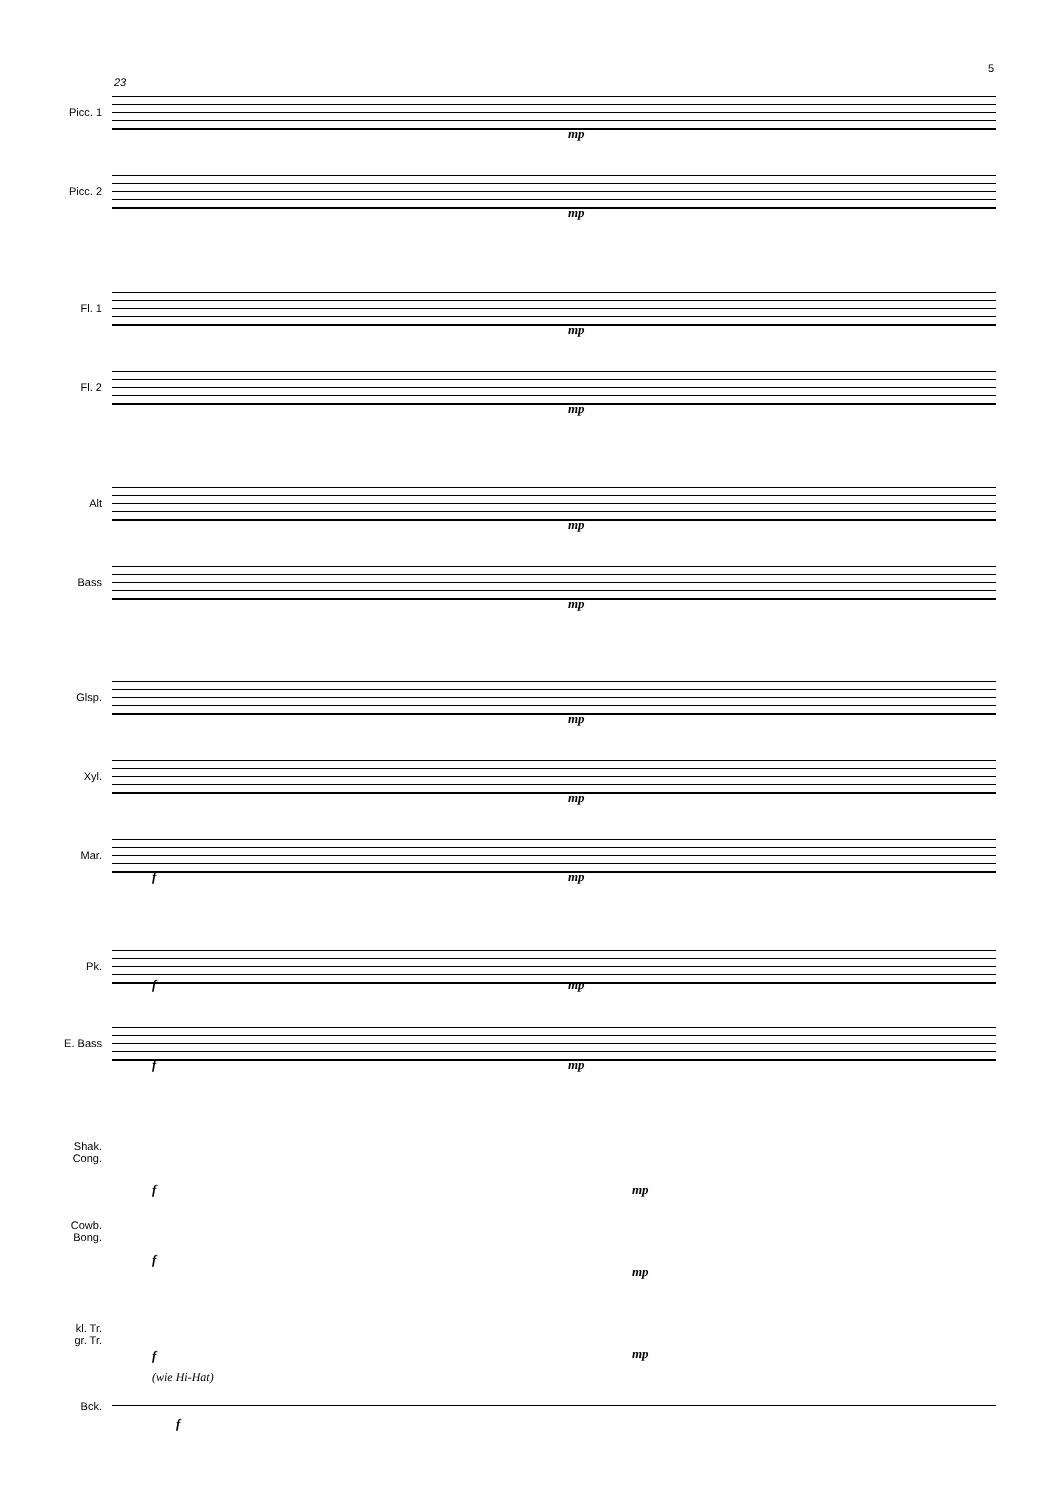5
23
Picc. 1
Picc. 2
mp
mp
Fl. 1
Fl. 2
mp
mp
Alt
Bass
mp
mp
Glsp.
Xyl.
Mar.
mp
mp
f mp
Pk.
E. Bass
f mp
f mp
Shak.
Cong.
f mp
Cowb.
Bong.
f
mp
kl. Tr.
gr. Tr.
f mp
(wie Hi-Hat)
Bck.
f